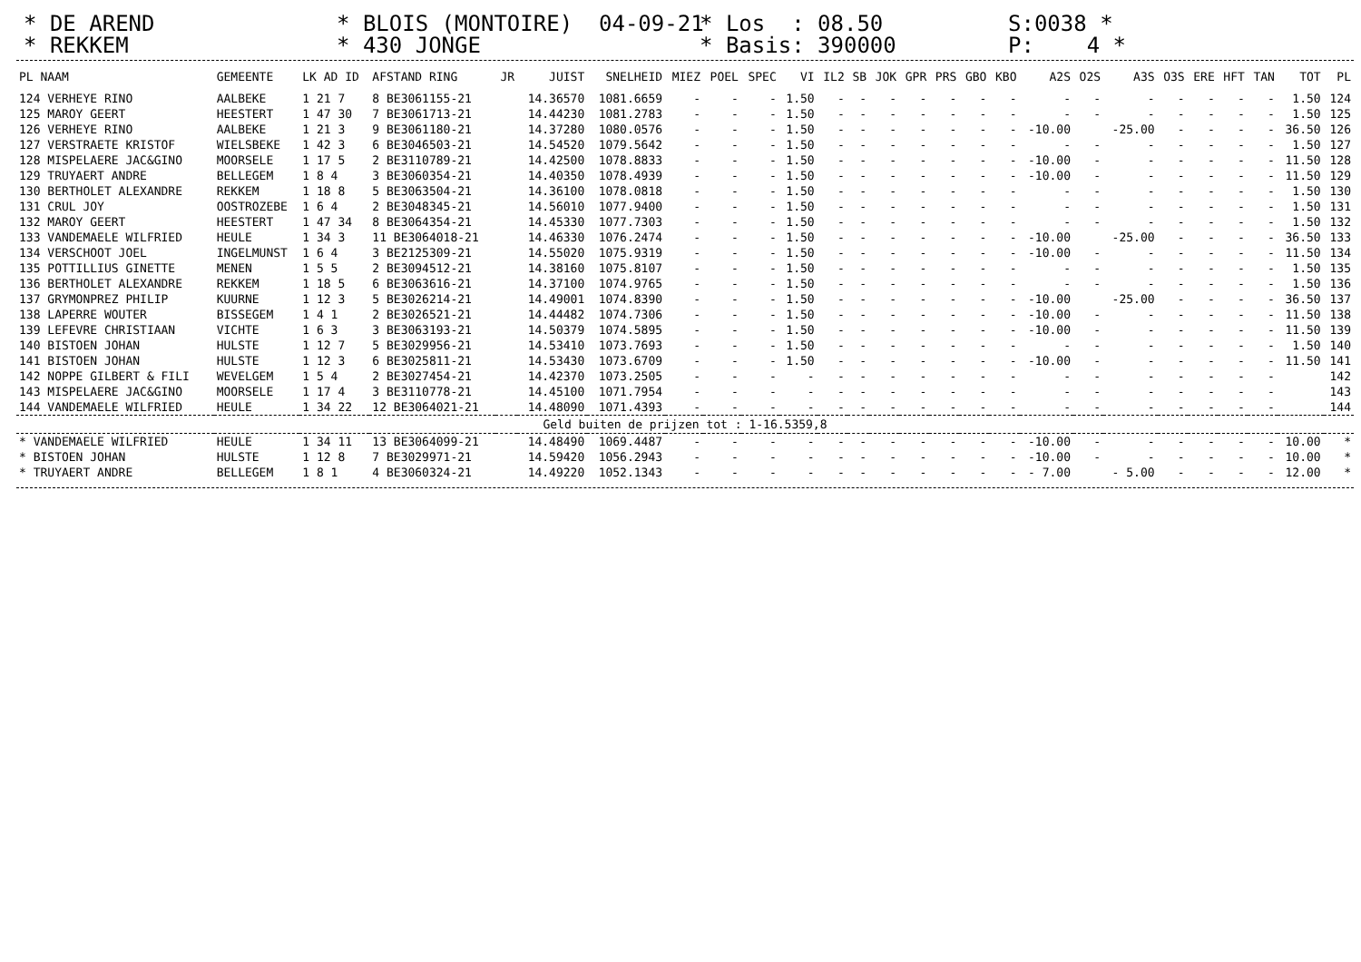* DE AREND * REKKEM
* BLOIS (MONTOIRE) 04-09-21 * 430 JONGE
* Los : 08.50 * Basis: 390000
S:0038 * P: 4 *
| PL NAAM | GEMEENTE | LK AD ID | AFSTAND RING | JR | JUIST | SNELHEID | MIEZ | POEL | SPEC | VI | IL2 | SB | JOK | GPR | PRS | GBO | KBO | A2S | O2S | A3S | O3S | ERE | HFT | TAN | TOT | PL |
| --- | --- | --- | --- | --- | --- | --- | --- | --- | --- | --- | --- | --- | --- | --- | --- | --- | --- | --- | --- | --- | --- | --- | --- | --- | --- | --- |
| 124 VERHEYE RINO | AALBEKE | 1 21 7 | 8 BE3061155-21 | | 14.36570 | 1081.6659 | - | - | - | 1.50 | - | - | - | - | - | - | - | - | - | - | - | - | - | - | 1.50 | 124 |
| 125 MAROY GEERT | HEESTERT | 1 47 30 | 7 BE3061713-21 | | 14.44230 | 1081.2783 | - | - | - | 1.50 | - | - | - | - | - | - | - | - | - | - | - | - | - | - | 1.50 | 125 |
| 126 VERHEYE RINO | AALBEKE | 1 21 3 | 9 BE3061180-21 | | 14.37280 | 1080.0576 | - | - | - | 1.50 | - | - | - | - | - | - | - | -10.00 | | -25.00 | - | - | - | - | 36.50 | 126 |
| 127 VERSTRAETE KRISTOF | WIELSBEKE | 1 42 3 | 6 BE3046503-21 | | 14.54520 | 1079.5642 | - | - | - | 1.50 | - | - | - | - | - | - | - | - | - | - | - | - | - | - | 1.50 | 127 |
| 128 MISPELAERE JAC&GINO | MOORSELE | 1 17 5 | 2 BE3110789-21 | | 14.42500 | 1078.8833 | - | - | - | 1.50 | - | - | - | - | - | - | - | -10.00 | - | - | - | - | - | - | 11.50 | 128 |
| 129 TRUYAERT ANDRE | BELLEGEM | 1 8 4 | 3 BE3060354-21 | | 14.40350 | 1078.4939 | - | - | - | 1.50 | - | - | - | - | - | - | - | -10.00 | - | - | - | - | - | - | 11.50 | 129 |
| 130 BERTHOLET ALEXANDRE | REKKEM | 1 18 8 | 5 BE3063504-21 | | 14.36100 | 1078.0818 | - | - | - | 1.50 | - | - | - | - | - | - | - | - | - | - | - | - | - | - | 1.50 | 130 |
| 131 CRUL JOY | OOSTROZEBE | 1 6 4 | 2 BE3048345-21 | | 14.56010 | 1077.9400 | - | - | - | 1.50 | - | - | - | - | - | - | - | - | - | - | - | - | - | - | 1.50 | 131 |
| 132 MAROY GEERT | HEESTERT | 1 47 34 | 8 BE3064354-21 | | 14.45330 | 1077.7303 | - | - | - | 1.50 | - | - | - | - | - | - | - | - | - | - | - | - | - | - | 1.50 | 132 |
| 133 VANDEMAELE WILFRIED | HEULE | 1 34 3 | 11 BE3064018-21 | | 14.46330 | 1076.2474 | - | - | - | 1.50 | - | - | - | - | - | - | - | -10.00 | | -25.00 | - | - | - | - | 36.50 | 133 |
| 134 VERSCHOOT JOEL | INGELMUNST | 1 6 4 | 3 BE2125309-21 | | 14.55020 | 1075.9319 | - | - | - | 1.50 | - | - | - | - | - | - | - | -10.00 | - | - | - | - | - | - | 11.50 | 134 |
| 135 POTTILLIUS GINETTE | MENEN | 1 5 5 | 2 BE3094512-21 | | 14.38160 | 1075.8107 | - | - | - | 1.50 | - | - | - | - | - | - | - | - | - | - | - | - | - | - | 1.50 | 135 |
| 136 BERTHOLET ALEXANDRE | REKKEM | 1 18 5 | 6 BE3063616-21 | | 14.37100 | 1074.9765 | - | - | - | 1.50 | - | - | - | - | - | - | - | - | - | - | - | - | - | - | 1.50 | 136 |
| 137 GRYMONPREZ PHILIP | KUURNE | 1 12 3 | 5 BE3026214-21 | | 14.49001 | 1074.8390 | - | - | - | 1.50 | - | - | - | - | - | - | - | -10.00 | | -25.00 | - | - | - | - | 36.50 | 137 |
| 138 LAPERRE WOUTER | BISSEGEM | 1 4 1 | 2 BE3026521-21 | | 14.44482 | 1074.7306 | - | - | - | 1.50 | - | - | - | - | - | - | - | -10.00 | - | - | - | - | - | - | 11.50 | 138 |
| 139 LEFEVRE CHRISTIAAN | VICHTE | 1 6 3 | 3 BE3063193-21 | | 14.50379 | 1074.5895 | - | - | - | 1.50 | - | - | - | - | - | - | - | -10.00 | - | - | - | - | - | - | 11.50 | 139 |
| 140 BISTOEN JOHAN | HULSTE | 1 12 7 | 5 BE3029956-21 | | 14.53410 | 1073.7693 | - | - | - | 1.50 | - | - | - | - | - | - | - | - | - | - | - | - | - | - | 1.50 | 140 |
| 141 BISTOEN JOHAN | HULSTE | 1 12 3 | 6 BE3025811-21 | | 14.53430 | 1073.6709 | - | - | - | 1.50 | - | - | - | - | - | - | - | -10.00 | - | - | - | - | - | - | 11.50 | 141 |
| 142 NOPPE GILBERT & FILI | WEVELGEM | 1 5 4 | 2 BE3027454-21 | | 14.42370 | 1073.2505 | - | - | - | - | - | - | - | - | - | - | - | - | - | - | - | - | - | - | | 142 |
| 143 MISPELAERE JAC&GINO | MOORSELE | 1 17 4 | 3 BE3110778-21 | | 14.45100 | 1071.7954 | - | - | - | - | - | - | - | - | - | - | - | - | - | - | - | - | - | - | | 143 |
| 144 VANDEMAELE WILFRIED | HEULE | 1 34 22 | 12 BE3064021-21 | | 14.48090 | 1071.4393 | - | - | - | - | - | - | - | - | - | - | - | - | - | - | - | - | - | - | | 144 |
| Geld buiten de prijzen tot : 1-16.5359,8 | | | | | | | | | | | | | | | | | | | | | | | | | | |
| * VANDEMAELE WILFRIED | HEULE | 1 34 11 | 13 BE3064099-21 | | 14.48490 | 1069.4487 | - | - | - | - | - | - | - | - | - | - | - | -10.00 | - | - | - | - | - | - | 10.00 | * |
| * BISTOEN JOHAN | HULSTE | 1 12 8 | 7 BE3029971-21 | | 14.59420 | 1056.2943 | - | - | - | - | - | - | - | - | - | - | - | -10.00 | - | - | - | - | - | - | 10.00 | * |
| * TRUYAERT ANDRE | BELLEGEM | 1 8 1 | 4 BE3060324-21 | | 14.49220 | 1052.1343 | - | - | - | - | - | - | - | - | - | - | - | - 7.00 | | - 5.00 | - | - | - | - | 12.00 | * |